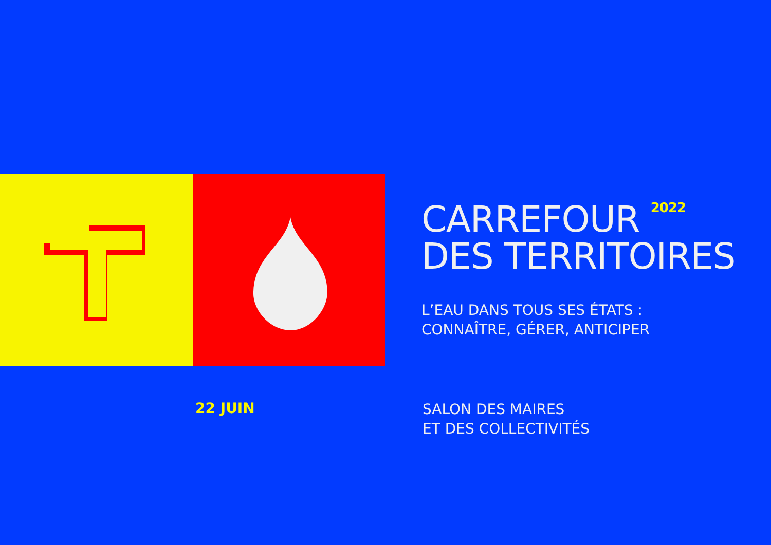CARREFOUR <sup>2022</sup>
DES TERRITOIRES
L’EAU DANS TOUS SES ÉTATS :
CONNAÎTRE, GÉRER, ANTICIPER
22 JUIN
SALON DES MAIRES
ET DES COLLECTIVITÉS